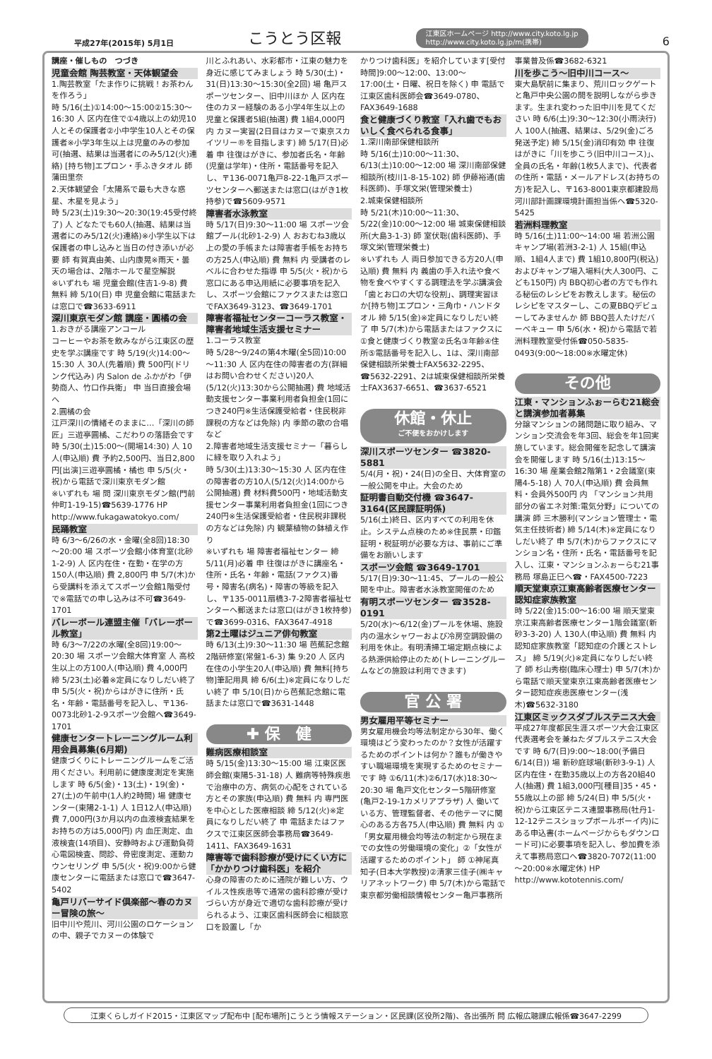平成27年(2015年) 5月1日 こうとう区報 江東区ホームページ http://www.city.koto.lg.jp
http://www.city.koto.lg.jp/m(携帯) 6
講座・催しもの　つづき
児童会館 陶芸教室・天体観望会
1.陶芸教室「たま作りに挑戦！お茶わんを作ろう」
時 5/16(土)①14:00～15:00②15:30～16:30 人 区内在住で①4歳以上の幼児10人とその保護者②小中学生10人とその保護者※小学3年生以上は児童のみの参加可(抽選、結果は当選者にのみ5/12(火)連絡) [持ち物]エプロン・手ふきタオル 師 蒲田里奈
2.天体観望会「太陽系で最も大きな惑星、木星を見よう」
時 5/23(土)19:30～20:30(19:45受付終了) 人 どなたでも60人(抽選、結果は当選者にのみ5/12(火)連絡)※小学生以下は保護者の申し込みと当日の付き添いが必要 師 有賀真由美、山内康晃※雨天・曇天の場合は、2階ホールで星空解説
※いずれも 場 児童会館(住吉1-9-8) 費 無料 締 5/10(日) 申 児童会館に電話または窓口で☎3633-6911
深川東京モダン館 講座・圓橘の会
1.おきがる講座アンコール
コーヒーやお茶を飲みながら江東区の歴史を学ぶ講座です 時 5/19(火)14:00～15:30 人 30人(先着順) 費 500円(ドリンク代込み) 内 Salon de ふかがわ「伊勢商人、竹口作兵衛」 申 当日直接会場へ
2.圓橘の会
江戸深川の情緒そのままに…「深川の師匠」三遊亭圓橘、こだわりの落語会です 時 5/30(土)15:00～(開場14:30) 人 10人(申込順) 費 予約2,500円、当日2,800円[出演]三遊亭圓橘・橘也 申 5/5(火・祝)から電話で深川東京モダン館
※いずれも 場 問 深川東京モダン館(門前仲町1-19-15)☎5639-1776 HP http://www.fukagawatokyo.com/
民踊教室
時 6/3～6/26の水・金曜(全8回)18:30～20:00 場 スポーツ会館小体育室(北砂1-2-9) 人 区内在住・在勤・在学の方150人(申込順) 費 2,800円 申 5/7(木)から受講料を添えてスポーツ会館1階受付で※電話での申し込みは不可☎3649-1701
バレーボール連盟主催「バレーボール教室」
時 6/3～7/22の水曜(全8回)19:00～20:30 場 スポーツ会館大体育室 人 高校生以上の方100人(申込順) 費 4,000円 締 5/23(土)必着※定員になりしだい終了 申 5/5(火・祝)からはがきに住所・氏名・年齢・電話番号を記入し、〒136-0073北砂1-2-9スポーツ会館へ☎3649-1701
健康センタートレーニングルーム利用会員募集(6月期)
健康づくりにトレーニングルームをご活用ください。利用前に健康度測定を実施します 時 6/5(金)・13(土)・19(金)・27(土)の午前中(1人約2時間) 場 健康センター(東陽2-1-1) 人 1日12人(申込順) 費 7,000円(3か月以内の血液検査結果をお持ちの方は5,000円) 内 血圧測定、血液検査(14項目)、安静時および運動負荷心電図検査、問診、骨密度測定、運動カウンセリング 申 5/5(火・祝)9:00から健康センターに電話または窓口で☎3647-5402
亀戸リバーサイド倶楽部～春のカヌー冒険の旅～
旧中川や荒川、河川公園のロケーションの中、親子でカヌーの体験で
川とふれあい、水彩都市・江東の魅力を身近に感じてみましょう 時 5/30(土)・31(日)13:30～15:30(全2回) 場 亀戸スポーツセンター、旧中川ほか 人 区内在住のカヌー経験のある小学4年生以上の児童と保護者5組(抽選) 費 1組4,000円 内 カヌー実習(2日目はカヌーで東京スカイツリー®を目指します) 締 5/17(日)必着 申 往復はがきに、参加者氏名・年齢(児童は学年)・住所・電話番号を記入し、〒136-0071亀戸8-22-1亀戸スポーツセンターへ郵送または窓口(はがき1枚持参)で☎5609-9571
障害者水泳教室
時 5/17(日)9:30～11:00 場 スポーツ会館プール(北砂1-2-9) 人 おおむね3歳以上の愛の手帳または障害者手帳をお持ちの方25人(申込順) 費 無料 内 受講者のレベルに合わせた指導 申 5/5(火・祝)から窓口にある申込用紙に必要事項を記入し、スポーツ会館にファクスまたは窓口でFAX3649-3123、☎3649-1701
障害者福祉センターコーラス教室・障害者地域生活支援セミナー
1.コーラス教室
時 5/28～9/24の第4木曜(全5回)10:00～11:30 人 区内在住の障害者の方(詳細はお問い合わせください)20人(5/12(火)13:30から公開抽選) 費 地域活動支援センター事業利用者負担金(1回につき240円※生活保護受給者・住民税非課税の方などは免除) 内 季節の歌の合唱など
2.障害者地域生活支援セミナー「暮らしに緑を取り入れよう」
時 5/30(土)13:30～15:30 人 区内在住の障害者の方10人(5/12(火)14:00から公開抽選) 費 材料費500円・地域活動支援センター事業利用者負担金(1回につき240円※生活保護受給者・住民税非課税の方などは免除) 内 観葉植物の鉢植え作り
※いずれも 場 障害者福祉センター 締 5/11(月)必着 申 往復はがきに講座名・住所・氏名・年齢・電話(ファクス)番号・障害名(病名)・障害の等級を記入し、〒135-0011扇橋3-7-2障害者福祉センターへ郵送または窓口(はがき1枚持参)で☎3699-0316、FAX3647-4918
第2土曜はジュニア俳句教室
時 6/13(土)9:30～11:30 場 芭蕉記念館2階研修室(常盤1-6-3) 集 9:20 人 区内在住の小学生20人(申込順) 費 無料[持ち物]筆記用具 締 6/6(土)※定員になりしだい終了 申 5/10(日)から芭蕉記念館に電話または窓口で☎3631-1448
✚ 保　健
難病医療相談室
時 5/15(金)13:30～15:00 場 江東区医師会館(東陽5-31-18) 人 難病等特殊疾患で治療中の方、病気の心配をされている方とその家族(申込順) 費 無料 内 専門医を中心とした医療相談 締 5/12(火)※定員になりしだい終了 申 電話またはファクスで江東区医師会事務局☎3649-1411、FAX3649-1631
障害等で歯科診療が受けにくい方に「かかりつけ歯科医」を紹介
心身の障害のために通院が難しい方、ウイルス性疾患等で通常の歯科診療が受けづらい方が身近で適切な歯科診療が受けられるよう、江東区歯科医師会に相談窓口を設置し「か
かりつけ歯科医」を紹介しています[受付時間]9:00～12:00、13:00～17:00(土・日曜、祝日を除く) 申 電話で江東区歯科医師会☎3649-0780、FAX3649-1688
食と健康づくり教室「入れ歯でもおいしく食べられる食事」
1.深川南部保健相談所
時 5/16(土)10:00～11:30、6/13(土)10:00～12:00 場 深川南部保健相談所(枝川1-8-15-102) 師 伊藤裕通(歯科医師)、手塚文栄(管理栄養士)
2.城東保健相談所
時 5/21(木)10:00～11:30、5/22(金)10:00～12:00 場 城東保健相談所(大島3-1-3) 師 室伏聡(歯科医師)、手塚文栄(管理栄養士)
※いずれも 人 両日参加できる方20人(申込順) 費 無料 内 義歯の手入れ法や食べ物を食べやすくする調理法を学ぶ講演会「歯とお口の大切な役割」、調理実習ほか[持ち物]エプロン・三角巾・ハンドタオル 締 5/15(金)※定員になりしだい終了 申 5/7(木)から電話またはファクスに①食と健康づくり教室②氏名③年齢④住所⑤電話番号を記入し、1は、深川南部保健相談所栄養士FAX5632-2295、☎5632-2291、2は城東保健相談所栄養士FAX3637-6651、☎3637-6521
休館・休止
ご不便をおかけします
深川スポーツセンター ☎3820-5881
5/4(月・祝)・24(日)の全日、大体育室の一般公開を中止。大会のため
証明書自動交付機 ☎3647-3164(区民課証明係)
5/16(土)終日、区内すべての利用を休止。システム点検のため※住民票・印鑑証明・税証明が必要な方は、事前にご準備をお願いします
スポーツ会館 ☎3649-1701
5/17(日)9:30～11:45、プールの一般公開を中止。障害者水泳教室開催のため
有明スポーツセンター ☎3528-0191
5/20(水)～6/12(金)プールを休場、施設内の温水シャワーおよび冷房空調設備の利用を休止。有明清掃工場定期点検による熱源供給停止のため(トレーニングルームなどの施設は利用できます)
官 公 署
男女雇用平等セミナー
男女雇用機会均等法制定から30年、働く環境はどう変わったのか？女性が活躍するためのポイントは何か？誰もが働きやすい職場環境を実現するためのセミナーです 時 ①6/11(木)②6/17(水)18:30～20:30 場 亀戸文化センター5階研修室(亀戸2-19-1カメリアプラザ) 人 働いている方、管理監督者、その他テーマに関心のある方各75人(申込順) 費 無料 内 ①「男女雇用機会均等法の制定から現在までの女性の労働環境の変化」②「女性が活躍するためのポイント」 師 ①神尾真知子(日本大学教授)②清家三佳子(㈱キャリアネットワーク) 申 5/7(木)から電話で東京都労働相談情報センター亀戸事務所
事業普及係☎3682-6321
川を歩こう～旧中川コース～
東大島駅前に集まり、荒川ロックゲートと亀戸中央公園の間を説明しながら歩きます。生まれ変わった旧中川を見てください 時 6/6(土)9:30～12:30(小雨決行) 人 100人(抽選、結果は、5/29(金)ごろ発送予定) 締 5/15(金)消印有効 申 往復はがきに「川を歩こう(旧中川コース)」、全員の氏名・年齢(1枚5人まで)、代表者の住所・電話・メールアドレス(お持ちの方)を記入し、〒163-8001東京都建設局河川部計画課環境計画担当係へ☎5320-5425
若洲料理教室
時 5/16(土)11:00～14:00 場 若洲公園キャンプ場(若洲3-2-1) 人 15組(申込順、1組4人まで) 費 1組10,800円(税込)およびキャンプ場入場料(大人300円、こども150円) 内 BBQ初心者の方でも作れる秘伝のレシピをお教えします。秘伝のレシピをマスターし、この夏BBQデビューしてみませんか 師 BBQ芸人たけだバーベキュー 申 5/6(水・祝)から電話で若洲料理教室受付係☎050-5835-0493(9:00～18:00※水曜定休)
その他
江東・マンションふぉーらむ21総会と講演参加者募集
分譲マンションの諸問題に取り組み、マンション交流会を年3回、総会を年1回実施しています。総会開催を記念して講演会を開催します 時 5/16(土)13:15～16:30 場 産業会館2階第1・2会議室(東陽4-5-18) 人 70人(申込順) 費 会員無料・会員外500円 内 「マンション共用部分の省エネ対策:電気分野」についての講演 師 三木勝利(マンション管理士・電気主任技術者) 締 5/14(木)※定員になりしだい終了 申 5/7(木)からファクスにマンション名・住所・氏名・電話番号を記入し、江東・マンションふぉーらむ21事務局 塚島正巳へ☎・FAX4500-7223
順天堂東京江東高齢者医療センター認知症家族教室
時 5/22(金)15:00～16:00 場 順天堂東京江東高齢者医療センター1階会議室(新砂3-3-20) 人 130人(申込順) 費 無料 内 認知症家族教室「認知症の介護とストレス」 締 5/19(火)※定員になりしだい終了 師 杉山秀樹(臨床心理士) 申 5/7(木)から電話で順天堂東京江東高齢者医療センター認知症疾患医療センター(浅木)☎5632-3180
江東区ミックスダブルステニス大会
平成27年度都民生涯スポーツ大会江東区代表選考会を兼ねたダブルステニス大会です 時 6/7(日)9:00～18:00(予備日6/14(日)) 場 新砂庭球場(新砂3-9-1) 人 区内在住・在勤35歳以上の方各20組40人(抽選) 費 1組3,000円[種目]35・45・55歳以上の部 締 5/24(日) 申 5/5(火・祝)から江東区テニス連盟事務局(牡丹1-12-12テニスショップボールボーイ内)にある申込書(ホームページからもダウンロード可)に必要事項を記入し、参加費を添えて事務局窓口へ☎3820-7072(11:00～20:00※水曜定休) HP http://www.kototennis.com/
江東くらしガイド2015・江東区マップ配布中 [配布場所]こうとう情報ステーション・区民課(区役所2階)、各出張所 問 広報広聴課広報係☎3647-2299